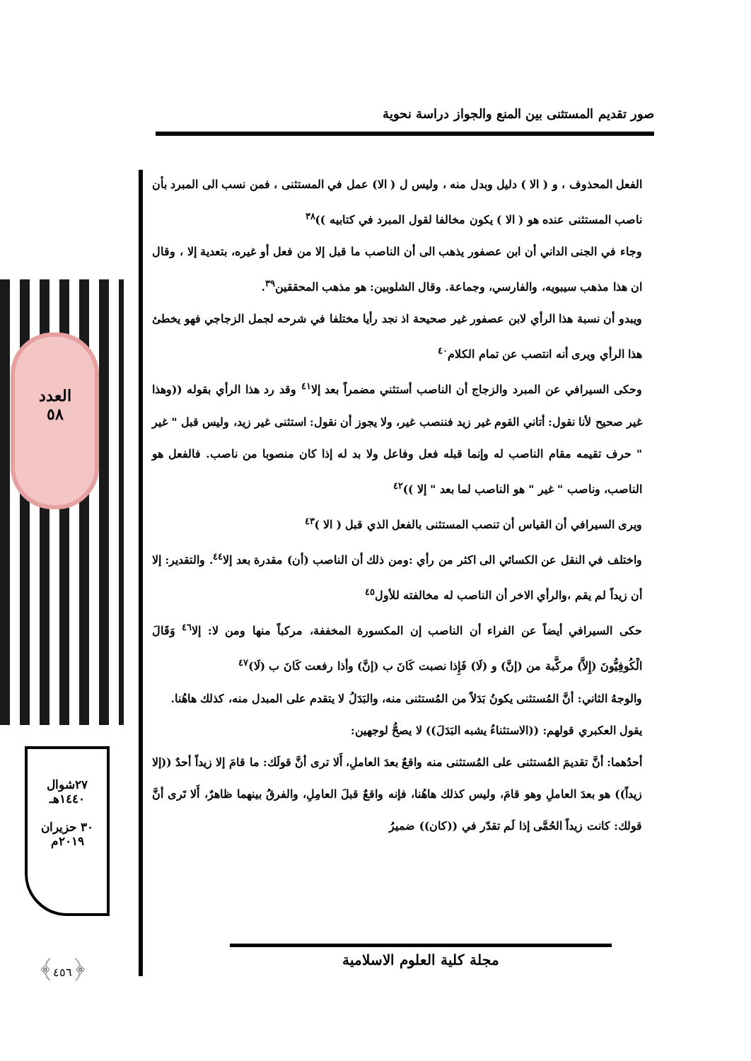صور تقديم المستثنى بين المنع والجواز دراسة نحوية
العدد
٥٨
٢٧شوال
١٤٤٠هـ
٣٠ حزيران
٢٠١٩م
﴿٤٥٦﴾
الفعل المحذوف ، و ( الا ) دليل وبدل منه ، وليس ل ( الا) عمل في المستثنى ، فمن نسب الى المبرد بأن ناصب المستثنى عنده هو ( الا ) يكون مخالفا لقول المبرد في كتابيه ))<sup>٣٨</sup>
وجاء في الجنى الداني أن ابن عصفور يذهب الى أن الناصب ما قبل إلا من فعل أو غيره، بتعدية إلا ، وقال ان هذا مذهب سيبويه، والفارسي، وجماعة. وقال الشلوبين: هو مذهب المحققين<sup>٣٩</sup>.
ويبدو أن نسبة هذا الرأي لابن عصفور غير صحيحة اذ نجد رأيا مختلفا في شرحه لجمل الزجاجي فهو يخطئ هذا الرأي ويرى أنه انتصب عن تمام الكلام<sup>٤٠</sup>
وحكى السيرافي عن المبرد والزجاج أن الناصب أستثني مضمراً بعد إلا<sup>٤١</sup> وقد رد هذا الرأي بقوله ((وهذا غير صحيح لأنا نقول: أتاني القوم غير زيد فننصب غير، ولا يجوز أن نقول: استثنى غير زيد، وليس قبل " غير " حرف تقيمه مقام الناصب له وإنما قبله فعل وفاعل ولا بد له إذا كان منصوبا من ناصب. فالفعل هو الناصب، وناصب " غير " هو الناصب لما بعد " إلا ))<sup>٤٢</sup>
ويرى السيرافي أن القياس أن تنصب المستثنى بالفعل الذي قبل ( الا )<sup>٤٣</sup>
واختلف في النقل عن الكسائي الى اكثر من رأي :ومن ذلك أن الناصب (أن) مقدرة بعد إلا<sup>٤٤</sup>. والتقدير: إلا أن زيداً لم يقم ،والرأي الاخر أن الناصب له مخالفته للأول<sup>٤٥</sup>
حكى السيرافي أيضاً عن الفراء أن الناصب إن المكسورة المخففة، مركباً منها ومن لا: إلا<sup>٤٦</sup> وَقَالَ الْكُوفِيُّونَ (إِلاَّ) مركَّبة من (إنَّ) و (لَا) فَإِذا نصبت كَانَ ب (إنَّ) وأذا رفعت كَانَ ب (لَا)<sup>٤٧</sup>
والوجهُ الثاني: أنَّ المُستثنى يكونُ بَدَلاً من المُستثنى منه، والبَدَلُ لا يتقدم على المبدل منه، كذلك هاهُنا.
يقول العكبري قولهم: ((الاستثناءُ يشبه البَدَلَ)) لا يصحُّ لوجهين:
أحدُهما: أنَّ تقديمَ المُستثنى على المُستثنى منه واقعٌ بعدَ العاملِ، أَلا ترى أنَّ قولَك: ما قامَ إلا زيداً أحدٌ ((إلا زيداً)) هو بعدَ العاملِ وهو قامَ، وليس كذلك هاهُنا، فإنه واقعٌ قبلَ العامِلِ، والفرقُ بينهما ظاهرٌ، أَلا تَرى أنَّ قولك: كانت زيداً الحُمَّى إذا لَم تقدّر في ((كان)) ضميرُ
مجلة كلية العلوم الاسلامية